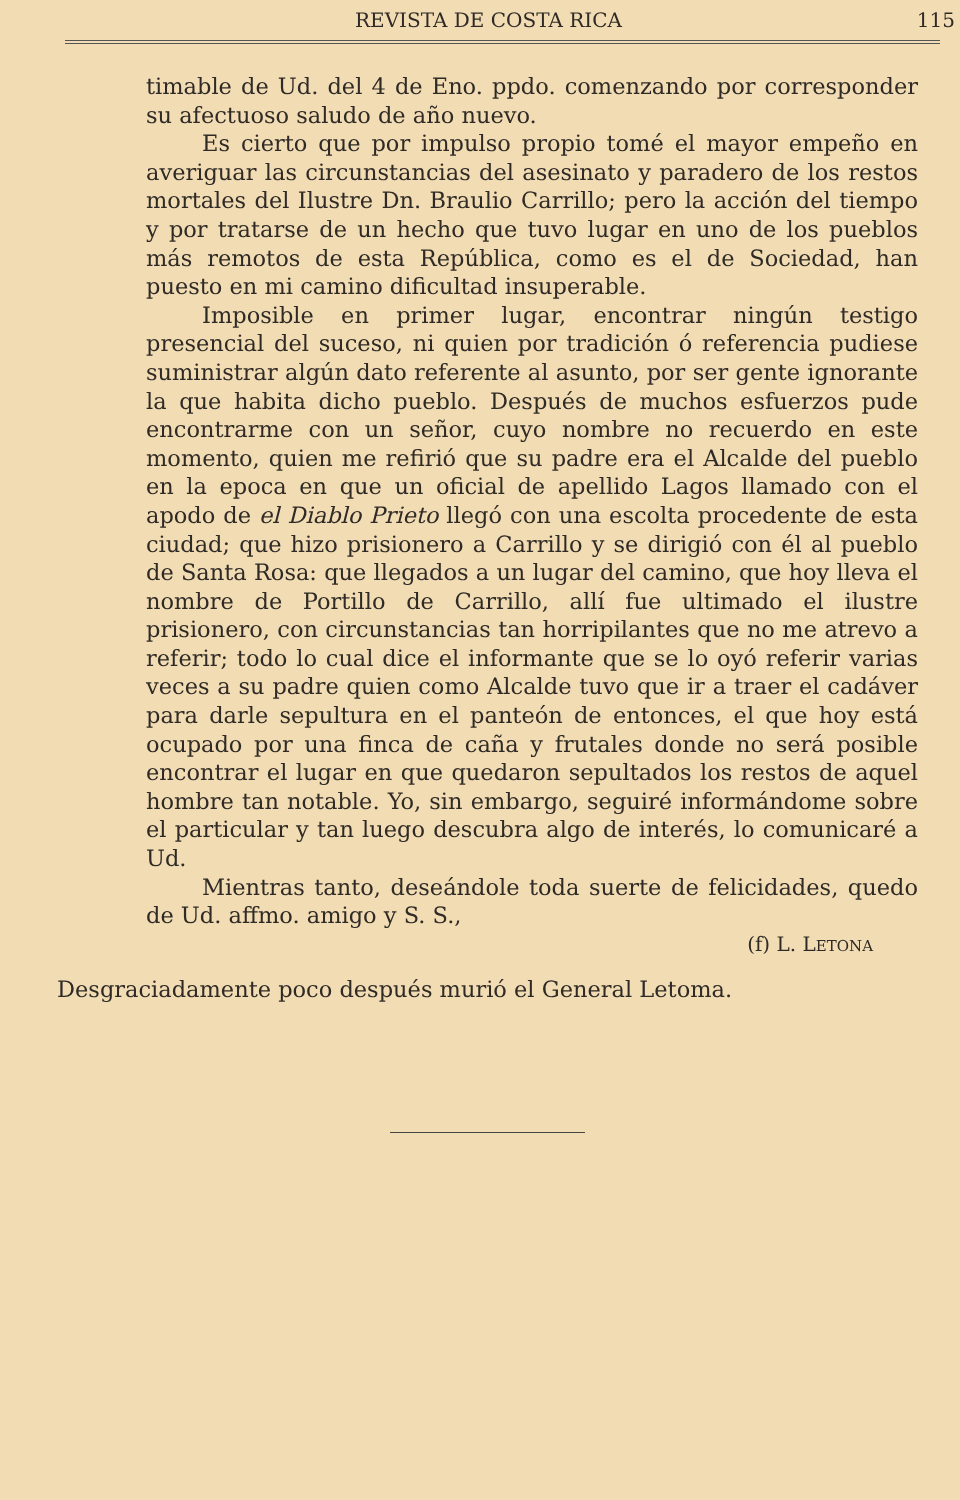REVISTA DE COSTA RICA 115
timable de Ud. del 4 de Eno. ppdo. comenzando por corresponder su afectuoso saludo de año nuevo.
Es cierto que por impulso propio tomé el mayor empeño en averiguar las circunstancias del asesinato y paradero de los restos mortales del Ilustre Dn. Braulio Carrillo; pero la acción del tiempo y por tratarse de un hecho que tuvo lugar en uno de los pueblos más remotos de esta República, como es el de Sociedad, han puesto en mi camino dificultad insuperable.
Imposible en primer lugar, encontrar ningún testigo presencial del suceso, ni quien por tradición ó referencia pudiese suministrar algún dato referente al asunto, por ser gente ignorante la que habita dicho pueblo. Después de muchos esfuerzos pude encontrarme con un señor, cuyo nombre no recuerdo en este momento, quien me refirió que su padre era el Alcalde del pueblo en la epoca en que un oficial de apellido Lagos llamado con el apodo de el Diablo Prieto llegó con una escolta procedente de esta ciudad; que hizo prisionero a Carrillo y se dirigió con él al pueblo de Santa Rosa: que llegados a un lugar del camino, que hoy lleva el nombre de Portillo de Carrillo, allí fue ultimado el ilustre prisionero, con circunstancias tan horripilantes que no me atrevo a referir; todo lo cual dice el informante que se lo oyó referir varias veces a su padre quien como Alcalde tuvo que ir a traer el cadáver para darle sepultura en el panteón de entonces, el que hoy está ocupado por una finca de caña y frutales donde no será posible encontrar el lugar en que quedaron sepultados los restos de aquel hombre tan notable. Yo, sin embargo, seguiré informándome sobre el particular y tan luego descubra algo de interés, lo comunicaré a Ud.
Mientras tanto, deseándole toda suerte de felicidades, quedo de Ud. affmo. amigo y S. S.,
(f) L. LETONA
Desgraciadamente poco después murió el General Letoma.